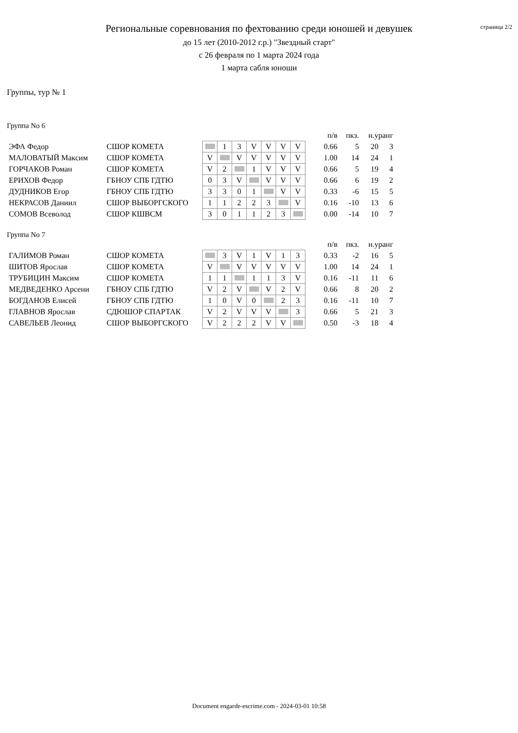страница 2/2
Региональные соревнования по фехтованию среди юношей и девушек
до 15 лет (2010-2012 г.р.) "Звездный старт"
с 26 февраля по 1 марта 2024 года
1 марта сабля юноши
Группы, тур № 1
Группа No 6
| | | | | | | | | | | п/в | пкз. | н.уранг | |
| ЭФА Федор | СШОР КОМЕТА | | 1 | 3 | V | V | V | V | | 0.66 | 5 | 20 | 3 |
| МАЛОВАТЫЙ Максим | СШОР КОМЕТА | V | | V | V | V | V | V | | 1.00 | 14 | 24 | 1 |
| ГОРЧАКОВ Роман | СШОР КОМЕТА | V | 2 | | 1 | V | V | V | | 0.66 | 5 | 19 | 4 |
| ЕРИХОВ Федор | ГБНОУ СПБ ГДТЮ | 0 | 3 | V | | V | V | V | | 0.66 | 6 | 19 | 2 |
| ДУДНИКОВ Егор | ГБНОУ СПБ ГДТЮ | 3 | 3 | 0 | 1 | | V | V | | 0.33 | -6 | 15 | 5 |
| НЕКРАСОВ Даниил | СШОР ВЫБОРГСКОГО | 1 | 1 | 2 | 2 | 3 | | V | | 0.16 | -10 | 13 | 6 |
| СОМОВ Всеволод | СШОР КШВСМ | 3 | 0 | 1 | 1 | 2 | 3 | | | 0.00 | -14 | 10 | 7 |
Группа No 7
| | | | | | | | | | | п/в | пкз. | н.уранг | |
| ГАЛИМОВ Роман | СШОР КОМЕТА | | 3 | V | 1 | V | 1 | 3 | | 0.33 | -2 | 16 | 5 |
| ШИТОВ Ярослав | СШОР КОМЕТА | V | | V | V | V | V | V | | 1.00 | 14 | 24 | 1 |
| ТРУБИЦИН Максим | СШОР КОМЕТА | 1 | 1 | | 1 | 1 | 3 | V | | 0.16 | -11 | 11 | 6 |
| МЕДВЕДЕНКО Арсени | ГБНОУ СПБ ГДТЮ | V | 2 | V | | V | 2 | V | | 0.66 | 8 | 20 | 2 |
| БОГДАНОВ Елисей | ГБНОУ СПБ ГДТЮ | 1 | 0 | V | 0 | | 2 | 3 | | 0.16 | -11 | 10 | 7 |
| ГЛАВНОВ Ярослав | СДЮШОР СПАРТАК | V | 2 | V | V | V | | 3 | | 0.66 | 5 | 21 | 3 |
| САВЕЛЬЕВ Леонид | СШОР ВЫБОРГСКОГО | V | 2 | 2 | 2 | V | V | | | 0.50 | -3 | 18 | 4 |
Document engarde-escrime.com - 2024-03-01 10:58